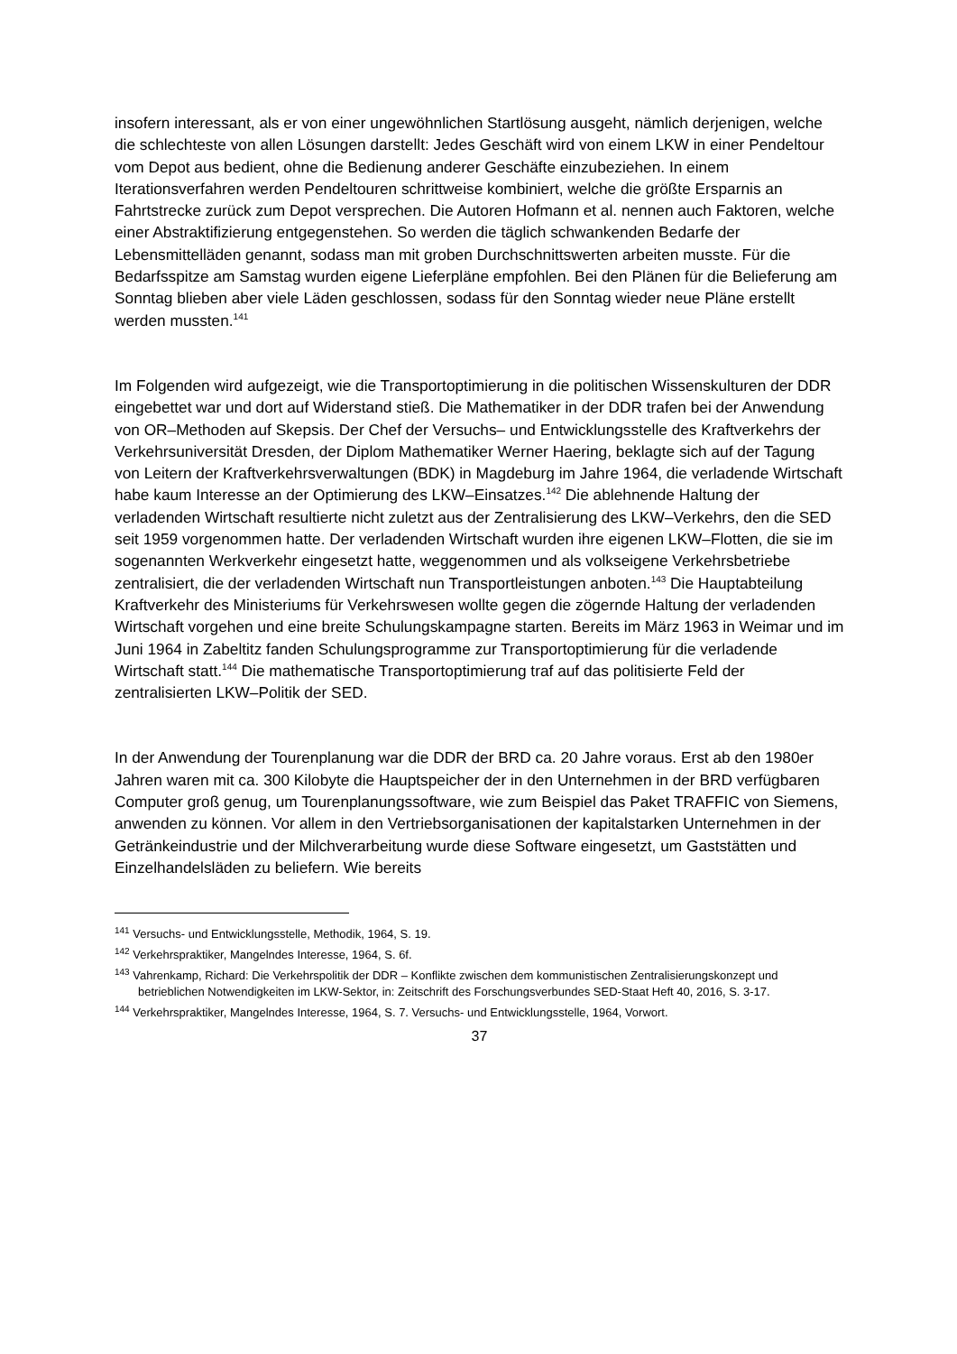insofern interessant, als er von einer ungewöhnlichen Startlösung ausgeht, nämlich derjenigen, welche die schlechteste von allen Lösungen darstellt: Jedes Geschäft wird von einem LKW in einer Pendeltour vom Depot aus bedient, ohne die Bedienung anderer Geschäfte einzubeziehen. In einem Iterationsverfahren werden Pendeltouren schrittweise kombiniert, welche die größte Ersparnis an Fahrtstrecke zurück zum Depot versprechen. Die Autoren Hofmann et al. nennen auch Faktoren, welche einer Abstraktifizierung entgegenstehen. So werden die täglich schwankenden Bedarfe der Lebensmittelläden genannt, sodass man mit groben Durchschnittswerten arbeiten musste. Für die Bedarfsspitze am Samstag wurden eigene Lieferpläne empfohlen. Bei den Plänen für die Belieferung am Sonntag blieben aber viele Läden geschlossen, sodass für den Sonntag wieder neue Pläne erstellt werden mussten.<sup>141</sup>
Im Folgenden wird aufgezeigt, wie die Transportoptimierung in die politischen Wissenskulturen der DDR eingebettet war und dort auf Widerstand stieß. Die Mathematiker in der DDR trafen bei der Anwendung von OR–Methoden auf Skepsis. Der Chef der Versuchs– und Entwicklungsstelle des Kraftverkehrs der Verkehrsuniversität Dresden, der Diplom Mathematiker Werner Haering, beklagte sich auf der Tagung von Leitern der Kraftverkehrsverwaltungen (BDK) in Magdeburg im Jahre 1964, die verladende Wirtschaft habe kaum Interesse an der Optimierung des LKW–Einsatzes.<sup>142</sup> Die ablehnende Haltung der verladenden Wirtschaft resultierte nicht zuletzt aus der Zentralisierung des LKW–Verkehrs, den die SED seit 1959 vorgenommen hatte. Der verladenden Wirtschaft wurden ihre eigenen LKW–Flotten, die sie im sogenannten Werkverkehr eingesetzt hatte, weggenommen und als volkseigene Verkehrsbetriebe zentralisiert, die der verladenden Wirtschaft nun Transportleistungen anboten.<sup>143</sup> Die Hauptabteilung Kraftverkehr des Ministeriums für Verkehrswesen wollte gegen die zögernde Haltung der verladenden Wirtschaft vorgehen und eine breite Schulungskampagne starten. Bereits im März 1963 in Weimar und im Juni 1964 in Zabeltitz fanden Schulungsprogramme zur Transportoptimierung für die verladende Wirtschaft statt.<sup>144</sup> Die mathematische Transportoptimierung traf auf das politisierte Feld der zentralisierten LKW–Politik der SED.
In der Anwendung der Tourenplanung war die DDR der BRD ca. 20 Jahre voraus. Erst ab den 1980er Jahren waren mit ca. 300 Kilobyte die Hauptspeicher der in den Unternehmen in der BRD verfügbaren Computer groß genug, um Tourenplanungssoftware, wie zum Beispiel das Paket TRAFFIC von Siemens, anwenden zu können. Vor allem in den Vertriebsorganisationen der kapitalstarken Unternehmen in der Getränkeindustrie und der Milchverarbeitung wurde diese Software eingesetzt, um Gaststätten und Einzelhandelsläden zu beliefern. Wie bereits
<sup>141</sup> Versuchs- und Entwicklungsstelle, Methodik, 1964, S. 19.
<sup>142</sup> Verkehrspraktiker, Mangelndes Interesse, 1964, S. 6f.
<sup>143</sup> Vahrenkamp, Richard: Die Verkehrspolitik der DDR – Konflikte zwischen dem kommunistischen Zentralisierungskonzept und betrieblichen Notwendigkeiten im LKW-Sektor, in: Zeitschrift des Forschungsverbundes SED-Staat Heft 40, 2016, S. 3-17.
<sup>144</sup> Verkehrspraktiker, Mangelndes Interesse, 1964, S. 7. Versuchs- und Entwicklungsstelle, 1964, Vorwort.
37